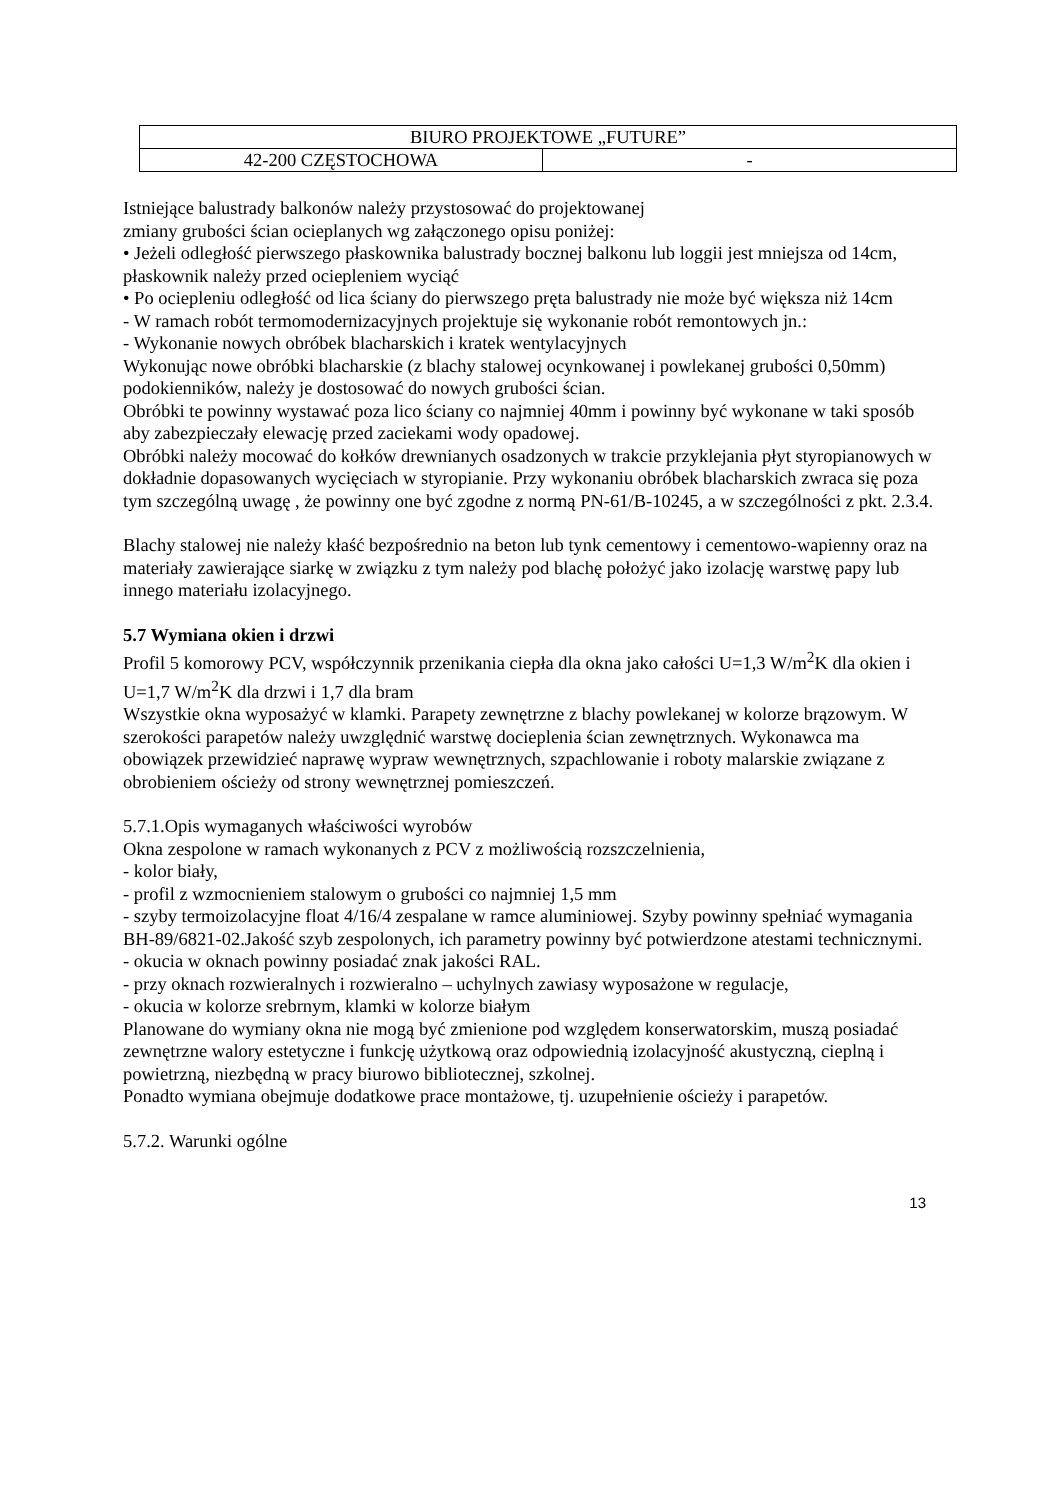| BIURO PROJEKTOWE „FUTURE” | |
| 42-200 CZĘSTOCHOWA | - |
Istniejące balustrady balkonów należy przystosować do projektowanej
zmiany grubości ścian ocieplanych wg załączonego opisu poniżej:
• Jeżeli odległość pierwszego płaskownika balustrady bocznej balkonu lub loggii jest mniejsza od 14cm, płaskownik należy przed ociepleniem wyciąć
• Po ociepleniu odległość od lica ściany do pierwszego pręta balustrady nie może być większa niż 14cm
- W ramach robót termomodernizacyjnych projektuje się wykonanie robót remontowych jn.:
- Wykonanie nowych obróbek blacharskich i kratek wentylacyjnych
Wykonując nowe obróbki blacharskie (z blachy stalowej ocynkowanej i powlekanej grubości 0,50mm) podokienników, należy je dostosować do nowych grubości ścian.
Obróbki te powinny wystawać poza lico ściany co najmniej 40mm i powinny być wykonane w taki sposób aby zabezpieczały elewację przed zaciekami wody opadowej.
Obróbki należy mocować do kołków drewnianych osadzonych w trakcie przyklejania płyt styropianowych w dokładnie dopasowanych wycięciach w styropianie. Przy wykonaniu obróbek blacharskich zwraca się poza tym szczególną uwagę , że powinny one być zgodne z normą PN-61/B-10245, a w szczególności z pkt. 2.3.4.
Blachy stalowej nie należy kłaść bezpośrednio na beton lub tynk cementowy i cementowo-wapienny oraz na materiały zawierające siarkę w związku z tym należy pod blachę położyć jako izolację warstwę papy lub innego materiału izolacyjnego.
5.7 Wymiana okien i drzwi
Profil 5 komorowy PCV, współczynnik przenikania ciepła dla okna jako całości U=1,3 W/m<sup>2</sup>K dla okien i U=1,7 W/m<sup>2</sup>K dla drzwi i 1,7 dla bram
Wszystkie okna wyposażyć w klamki. Parapety zewnętrzne z blachy powlekanej w kolorze brązowym. W szerokości parapetów należy uwzględnić warstwę docieplenia ścian zewnętrznych. Wykonawca ma obowiązek przewidzieć naprawę wypraw wewnętrznych, szpachlowanie i roboty malarskie związane z obrobieniem ościeży od strony wewnętrznej pomieszczeń.
5.7.1.Opis wymaganych właściwości wyrobów
Okna zespolone w ramach wykonanych z PCV z możliwością rozszczelnienia,
- kolor biały,
- profil z wzmocnieniem stalowym o grubości co najmniej 1,5 mm
- szyby termoizolacyjne float 4/16/4 zespalane w ramce aluminiowej. Szyby powinny spełniać wymagania BH-89/6821-02.Jakość szyb zespolonych, ich parametry powinny być potwierdzone atestami technicznymi.
- okucia w oknach powinny posiadać znak jakości RAL.
- przy oknach rozwieralnych i rozwieralno – uchylnych zawiasy wyposażone w regulacje,
- okucia w kolorze srebrnym, klamki w kolorze białym
Planowane do wymiany okna nie mogą być zmienione pod względem konserwatorskim, muszą posiadać zewnętrzne walory estetyczne i funkcję użytkową oraz odpowiednią izolacyjność akustyczną, cieplną i powietrzną, niezbędną w pracy biurowo bibliotecznej, szkolnej.
Ponadto wymiana obejmuje dodatkowe prace montażowe, tj. uzupełnienie ościeży i parapetów.
5.7.2. Warunki ogólne
13